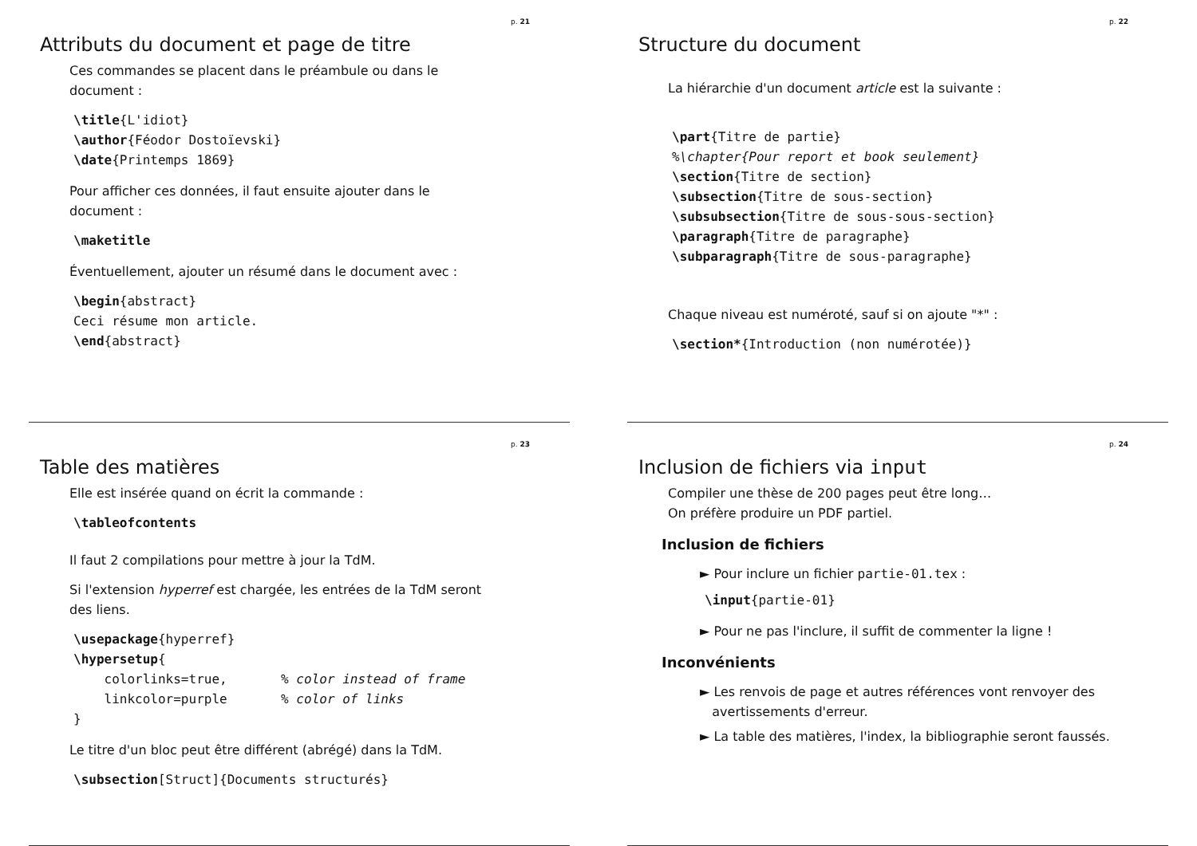p. 21
Attributs du document et page de titre
Ces commandes se placent dans le préambule ou dans le
document :
\title{L'idiot}
\author{Féodor Dostoïevski}
\date{Printemps 1869}
Pour afficher ces données, il faut ensuite ajouter dans le
document :
\maketitle
Éventuellement, ajouter un résumé dans le document avec :
\begin{abstract}
Ceci résume mon article.
\end{abstract}
p. 22
Structure du document
La hiérarchie d'un document article est la suivante :
\part{Titre de partie}
%\chapter{Pour report et book seulement}
\section{Titre de section}
\subsection{Titre de sous-section}
\subsubsection{Titre de sous-sous-section}
\paragraph{Titre de paragraphe}
\subparagraph{Titre de sous-paragraphe}
Chaque niveau est numéroté, sauf si on ajoute "*" :
\section*{Introduction (non numérotée)}
p. 23
Table des matières
Elle est insérée quand on écrit la commande :
\tableofcontents
Il faut 2 compilations pour mettre à jour la TdM.
Si l'extension hyperref est chargée, les entrées de la TdM seront
des liens.
\usepackage{hyperref}
\hypersetup{
    colorlinks=true,       % color instead of frame
    linkcolor=purple       % color of links
}
Le titre d'un bloc peut être différent (abrégé) dans la TdM.
\subsection[Struct]{Documents structurés}
p. 24
Inclusion de fichiers via input
Compiler une thèse de 200 pages peut être long…
On préfère produire un PDF partiel.
Inclusion de fichiers
► Pour inclure un fichier partie-01.tex :
\input{partie-01}
► Pour ne pas l'inclure, il suffit de commenter la ligne !
Inconvénients
► Les renvois de page et autres références vont renvoyer des
avertissements d'erreur.
► La table des matières, l'index, la bibliographie seront faussés.